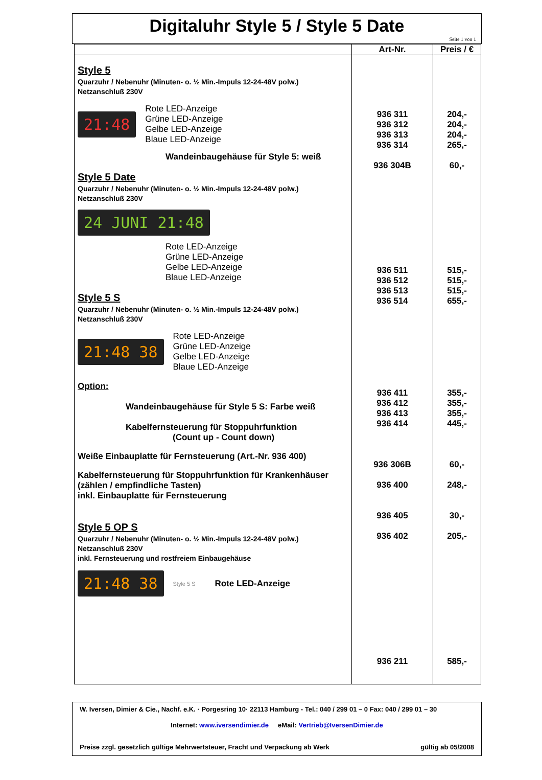Digitaluhr Style 5 / Style 5 Date
Seite 1 von 1
| | Art-Nr. | Preis / € |
| --- | --- | --- |
| Style 5 Quarzuhr / Nebenuhr (Minuten- o. ½ Min.-Impuls 12-24-48V polw.) Netzanschluß 230V 21:48 Rote LED-Anzeige Grüne LED-Anzeige Gelbe LED-Anzeige Blaue LED-Anzeige Wandeinbaugehäuse für Style 5: weiß Style 5 Date Quarzuhr / Nebenuhr (Minuten- o. ½ Min.-Impuls 12-24-48V polw.) Netzanschluß 230V 24 JUNI 21:48 Rote LED-Anzeige Grüne LED-Anzeige Gelbe LED-Anzeige Blaue LED-Anzeige Style 5 S Quarzuhr / Nebenuhr (Minuten- o. ½ Min.-Impuls 12-24-48V polw.) Netzanschluß 230V 21:48 38 Rote LED-Anzeige Grüne LED-Anzeige Gelbe LED-Anzeige Blaue LED-Anzeige Option: Wandeinbaugehäuse für Style 5 S: Farbe weiß Kabelfernsteuerung für Stoppuhrfunktion (Count up - Count down) Weiße Einbauplatte für Fernsteuerung (Art.-Nr. 936 400) Kabelfernsteuerung für Stoppuhrfunktion für Krankenhäuser (zählen / empfindliche Tasten) inkl. Einbauplatte für Fernsteuerung Style 5 OP S Quarzuhr / Nebenuhr (Minuten- o. ½ Min.-Impuls 12-24-48V polw.) Netzanschluß 230V inkl. Fernsteuerung und rostfreiem Einbaugehäuse 21:48 38 Style 5 S Rote LED-Anzeige | 936 311 936 312 936 313 936 314 936 304B 936 511 936 512 936 513 936 514 936 411 936 412 936 413 936 414 936 306B 936 400 936 405 936 402 936 211 | 204,- 204,- 204,- 265,- 60,- 515,- 515,- 515,- 655,- 355,- 355,- 355,- 445,- 60,- 248,- 30,- 205,- 585,- |
W. Iversen, Dimier & Cie., Nachf. e.K. · Porgesring 10· 22113 Hamburg - Tel.: 040 / 299 01 – 0 Fax: 040 / 299 01 – 30
Internet: www.iversendimier.de eMail: Vertrieb@IversenDimier.de
Preise zzgl. gesetzlich gültige Mehrwertsteuer, Fracht und Verpackung ab Werk gültig ab 05/2008